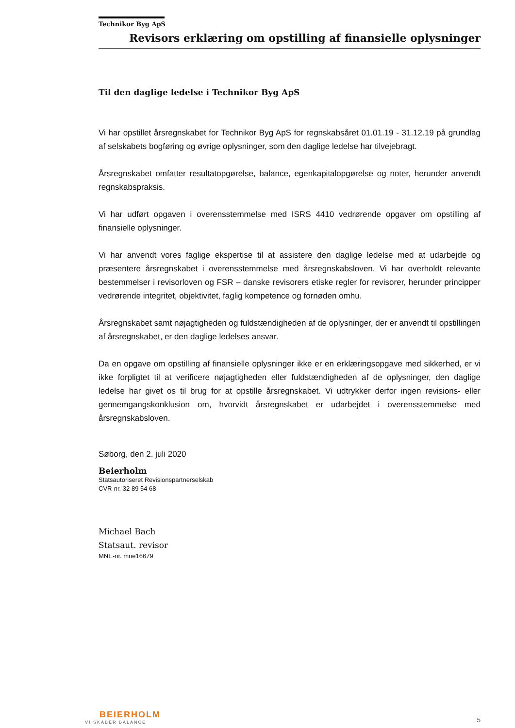Technikor Byg ApS
Revisors erklæring om opstilling af finansielle oplysninger
Til den daglige ledelse i Technikor Byg ApS
Vi har opstillet årsregnskabet for Technikor Byg ApS for regnskabsåret 01.01.19 - 31.12.19 på grundlag af selskabets bogføring og øvrige oplysninger, som den daglige ledelse har tilvejebragt.
Årsregnskabet omfatter resultatopgørelse, balance, egenkapitalopgørelse og noter, herunder anvendt regnskabspraksis.
Vi har udført opgaven i overensstemmelse med ISRS 4410 vedrørende opgaver om opstilling af finansielle oplysninger.
Vi har anvendt vores faglige ekspertise til at assistere den daglige ledelse med at udarbejde og præsentere årsregnskabet i overensstemmelse med årsregnskabsloven. Vi har overholdt relevante bestemmelser i revisorloven og FSR – danske revisorers etiske regler for revisorer, herunder principper vedrørende integritet, objektivitet, faglig kompetence og fornøden omhu.
Årsregnskabet samt nøjagtigheden og fuldstændigheden af de oplysninger, der er anvendt til opstillingen af årsregnskabet, er den daglige ledelses ansvar.
Da en opgave om opstilling af finansielle oplysninger ikke er en erklæringsopgave med sikkerhed, er vi ikke forpligtet til at verificere nøjagtigheden eller fuldstændigheden af de oplysninger, den daglige ledelse har givet os til brug for at opstille årsregnskabet. Vi udtrykker derfor ingen revisions- eller gennemgangskonklusion om, hvorvidt årsregnskabet er udarbejdet i overensstemmelse med årsregnskabsloven.
Søborg, den 2. juli 2020
Beierholm
Statsautoriseret Revisionspartnerselskab
CVR-nr. 32 89 54 68
Michael Bach
Statsaut. revisor
MNE-nr. mne16679
BEIERHOLM
VI SKABER BALANCE
5